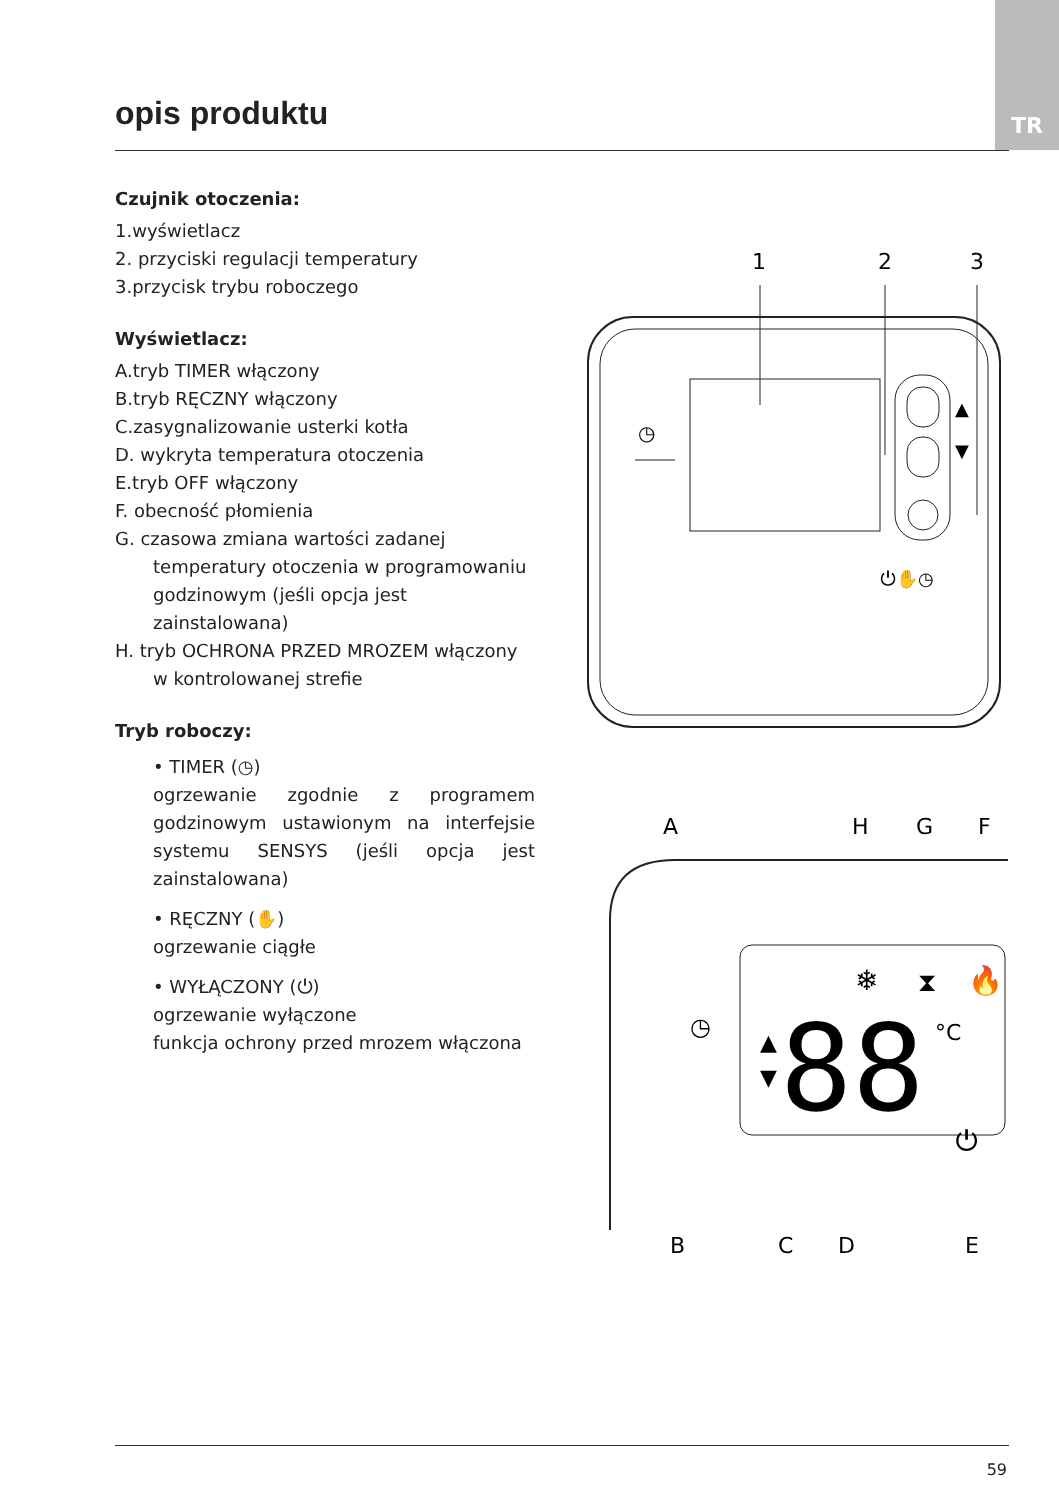TR
opis produktu
Czujnik otoczenia:
1.wyświetlacz
2. przyciski regulacji temperatury
3.przycisk trybu roboczego
Wyświetlacz:
A.tryb TIMER włączony
B.tryb RĘCZNY włączony
C.zasygnalizowanie usterki kotła
D. wykryta temperatura otoczenia
E.tryb OFF włączony
F. obecność płomienia
G. czasowa zmiana wartości zadanej temperatury otoczenia w programowaniu godzinowym (jeśli opcja jest zainstalowana)
H. tryb OCHRONA PRZED MROZEM włączony w kontrolowanej strefie
Tryb roboczy:
• TIMER (◷)
ogrzewanie zgodnie z programem godzinowym ustawionym na interfejsie systemu SENSYS (jeśli opcja jest zainstalowana)
• RĘCZNY (✋)
ogrzewanie ciągłe
• WYŁĄCZONY (⏻)
ogrzewanie wyłączone
funkcja ochrony przed mrozem włączona
1
2
3
▲
▼
◷
⏻✋◷
A
H
G
F
88
°C
❄
⧗
🔥
◷
▲
▼
⏻
B
C
D
E
59